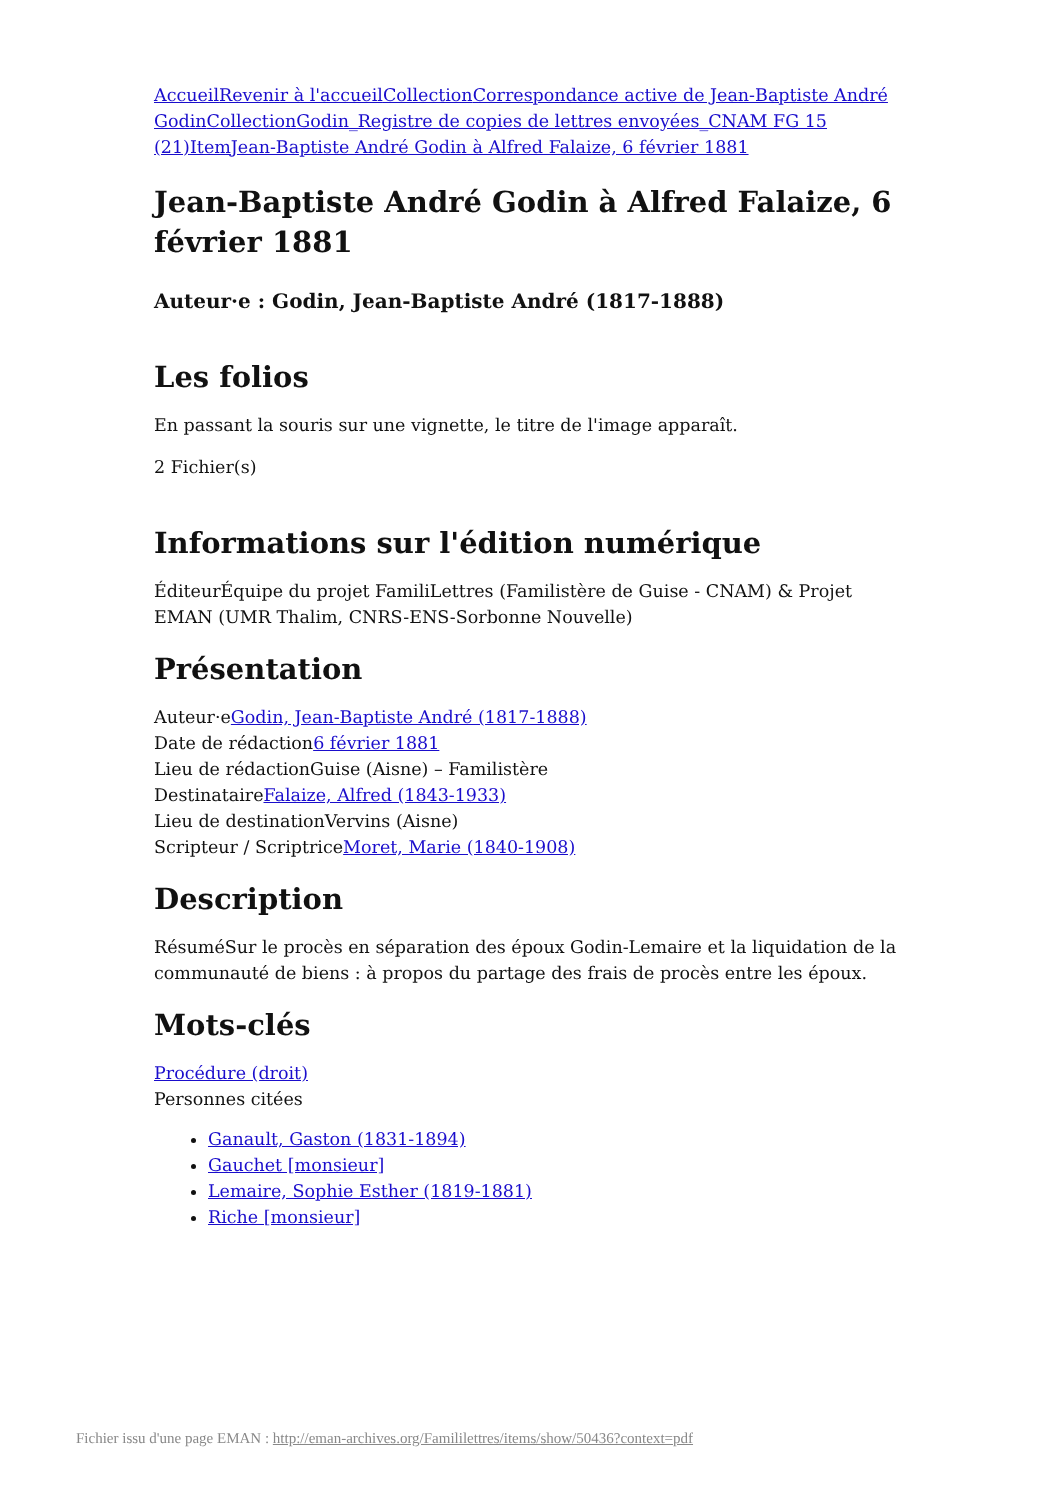Accueil Revenir à l'accueil Collection Correspondance active de Jean-Baptiste André Godin Collection Godin_Registre de copies de lettres envoyées_CNAM FG 15 (21) Item Jean-Baptiste André Godin à Alfred Falaize, 6 février 1881
Jean-Baptiste André Godin à Alfred Falaize, 6 février 1881
Auteur·e : Godin, Jean-Baptiste André (1817-1888)
Les folios
En passant la souris sur une vignette, le titre de l'image apparaît.
2 Fichier(s)
Informations sur l'édition numérique
ÉditeurÉquipe du projet FamiliLettres (Familistère de Guise - CNAM) & Projet EMAN (UMR Thalim, CNRS-ENS-Sorbonne Nouvelle)
Présentation
Auteur·eGodin, Jean-Baptiste André (1817-1888)
Date de rédaction6 février 1881
Lieu de rédactionGuise (Aisne) – Familistère
DestinataireFalaize, Alfred (1843-1933)
Lieu de destinationVervins (Aisne)
Scripteur / ScriptriceMoret, Marie (1840-1908)
Description
RésuméSur le procès en séparation des époux Godin-Lemaire et la liquidation de la communauté de biens : à propos du partage des frais de procès entre les époux.
Mots-clés
Procédure (droit)
Personnes citées
Ganault, Gaston (1831-1894)
Gauchet [monsieur]
Lemaire, Sophie Esther (1819-1881)
Riche [monsieur]
Fichier issu d'une page EMAN : http://eman-archives.org/Famililettres/items/show/50436?context=pdf